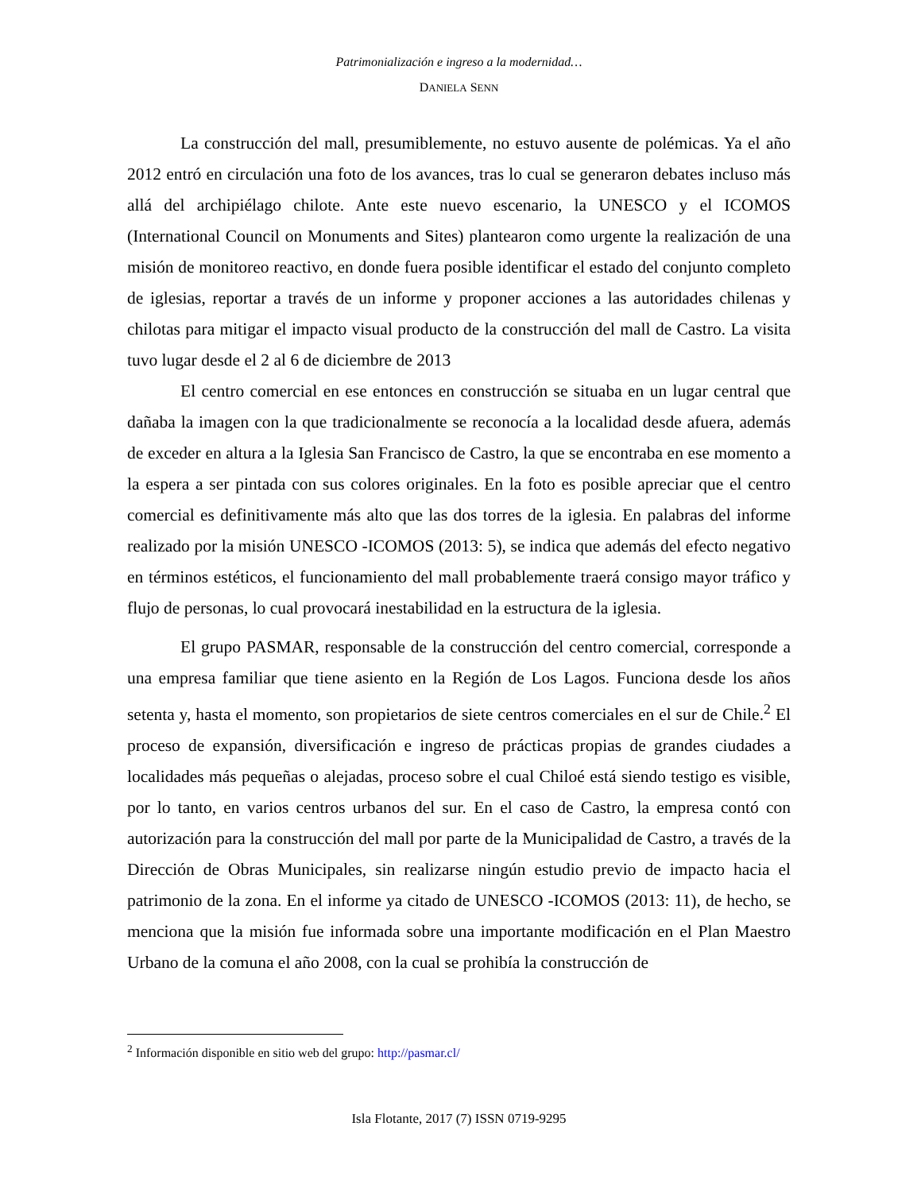Patrimonialización e ingreso a la modernidad…
DANIELA SENN
La construcción del mall, presumiblemente, no estuvo ausente de polémicas. Ya el año 2012 entró en circulación una foto de los avances, tras lo cual se generaron debates incluso más allá del archipiélago chilote. Ante este nuevo escenario, la UNESCO y el ICOMOS (International Council on Monuments and Sites) plantearon como urgente la realización de una misión de monitoreo reactivo, en donde fuera posible identificar el estado del conjunto completo de iglesias, reportar a través de un informe y proponer acciones a las autoridades chilenas y chilotas para mitigar el impacto visual producto de la construcción del mall de Castro. La visita tuvo lugar desde el 2 al 6 de diciembre de 2013
El centro comercial en ese entonces en construcción se situaba en un lugar central que dañaba la imagen con la que tradicionalmente se reconocía a la localidad desde afuera, además de exceder en altura a la Iglesia San Francisco de Castro, la que se encontraba en ese momento a la espera a ser pintada con sus colores originales. En la foto es posible apreciar que el centro comercial es definitivamente más alto que las dos torres de la iglesia. En palabras del informe realizado por la misión UNESCO -ICOMOS (2013: 5), se indica que además del efecto negativo en términos estéticos, el funcionamiento del mall probablemente traerá consigo mayor tráfico y flujo de personas, lo cual provocará inestabilidad en la estructura de la iglesia.
El grupo PASMAR, responsable de la construcción del centro comercial, corresponde a una empresa familiar que tiene asiento en la Región de Los Lagos. Funciona desde los años setenta y, hasta el momento, son propietarios de siete centros comerciales en el sur de Chile.<sup>2</sup> El proceso de expansión, diversificación e ingreso de prácticas propias de grandes ciudades a localidades más pequeñas o alejadas, proceso sobre el cual Chiloé está siendo testigo es visible, por lo tanto, en varios centros urbanos del sur. En el caso de Castro, la empresa contó con autorización para la construcción del mall por parte de la Municipalidad de Castro, a través de la Dirección de Obras Municipales, sin realizarse ningún estudio previo de impacto hacia el patrimonio de la zona. En el informe ya citado de UNESCO -ICOMOS (2013: 11), de hecho, se menciona que la misión fue informada sobre una importante modificación en el Plan Maestro Urbano de la comuna el año 2008, con la cual se prohibía la construcción de
<sup>2</sup> Información disponible en sitio web del grupo: http://pasmar.cl/
Isla Flotante, 2017 (7) ISSN 0719-9295